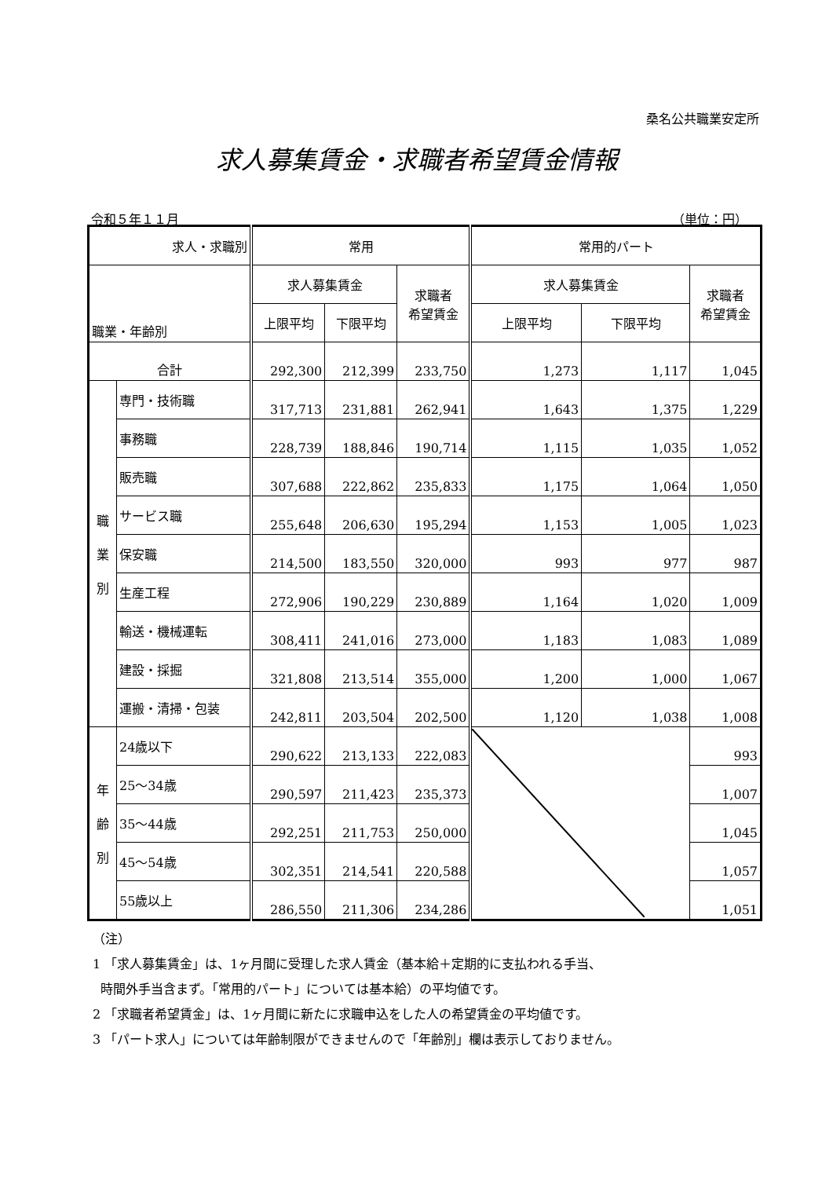桑名公共職業安定所
求人募集賃金・求職者希望賃金情報
令和５年１１月 （単位：円）
| 求人・求職別 | | 常用 | | | 常用的パート | | |
| --- | --- | --- | --- | --- | --- | --- | --- |
| 職業・年齢別 | | 求人募集賃金 | | 求職者 希望賃金 | 求人募集賃金 | | 求職者 希望賃金 |
| | | 上限平均 | 下限平均 | | 上限平均 | 下限平均 | |
| 合計 | | 292,300 | 212,399 | 233,750 | 1,273 | 1,117 | 1,045 |
| 職 業 別 | 専門・技術職 | 317,713 | 231,881 | 262,941 | 1,643 | 1,375 | 1,229 |
| | 事務職 | 228,739 | 188,846 | 190,714 | 1,115 | 1,035 | 1,052 |
| | 販売職 | 307,688 | 222,862 | 235,833 | 1,175 | 1,064 | 1,050 |
| | サービス職 | 255,648 | 206,630 | 195,294 | 1,153 | 1,005 | 1,023 |
| | 保安職 | 214,500 | 183,550 | 320,000 | 993 | 977 | 987 |
| | 生産工程 | 272,906 | 190,229 | 230,889 | 1,164 | 1,020 | 1,009 |
| | 輸送・機械運転 | 308,411 | 241,016 | 273,000 | 1,183 | 1,083 | 1,089 |
| | 建設・採掘 | 321,808 | 213,514 | 355,000 | 1,200 | 1,000 | 1,067 |
| | 運搬・清掃・包装 | 242,811 | 203,504 | 202,500 | 1,120 | 1,038 | 1,008 |
| 年 齢 別 | 24歳以下 | 290,622 | 213,133 | 222,083 | | | 993 |
| | 25～34歳 | 290,597 | 211,423 | 235,373 | | | 1,007 |
| | 35～44歳 | 292,251 | 211,753 | 250,000 | | | 1,045 |
| | 45～54歳 | 302,351 | 214,541 | 220,588 | | | 1,057 |
| | 55歳以上 | 286,550 | 211,306 | 234,286 | | | 1,051 |
（注）
1 「求人募集賃金」は、1ヶ月間に受理した求人賃金（基本給＋定期的に支払われる手当、
時間外手当含まず。「常用的パート」については基本給）の平均値です。
2 「求職者希望賃金」は、1ヶ月間に新たに求職申込をした人の希望賃金の平均値です。
3 「パート求人」については年齢制限ができませんので「年齢別」欄は表示しておりません。